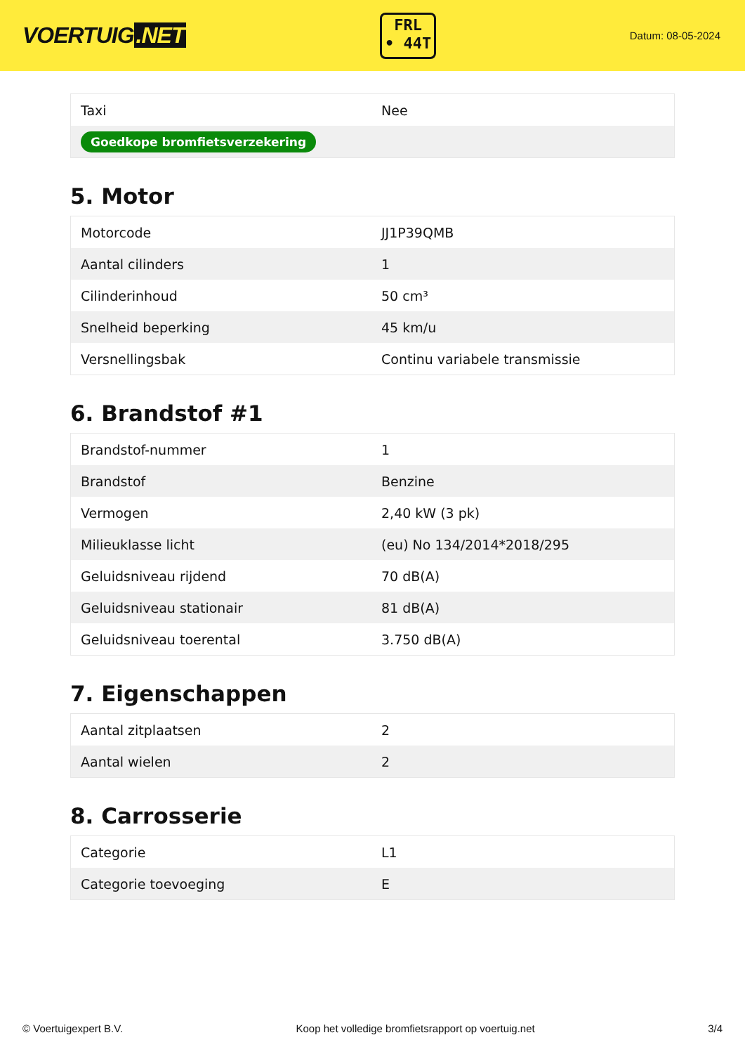VOERTUIG.NET
FRL
• 44T
Datum: 08-05-2024
| Taxi | Nee |
| Goedkope bromfietsverzekering | |
5. Motor
| Motorcode | JJ1P39QMB |
| Aantal cilinders | 1 |
| Cilinderinhoud | 50 cm³ |
| Snelheid beperking | 45 km/u |
| Versnellingsbak | Continu variabele transmissie |
6. Brandstof #1
| Brandstof-nummer | 1 |
| Brandstof | Benzine |
| Vermogen | 2,40 kW (3 pk) |
| Milieuklasse licht | (eu) No 134/2014*2018/295 |
| Geluidsniveau rijdend | 70 dB(A) |
| Geluidsniveau stationair | 81 dB(A) |
| Geluidsniveau toerental | 3.750 dB(A) |
7. Eigenschappen
| Aantal zitplaatsen | 2 |
| Aantal wielen | 2 |
8. Carrosserie
| Categorie | L1 |
| Categorie toevoeging | E |
© Voertuigexpert B.V. Koop het volledige bromfietsrapport op voertuig.net 3/4